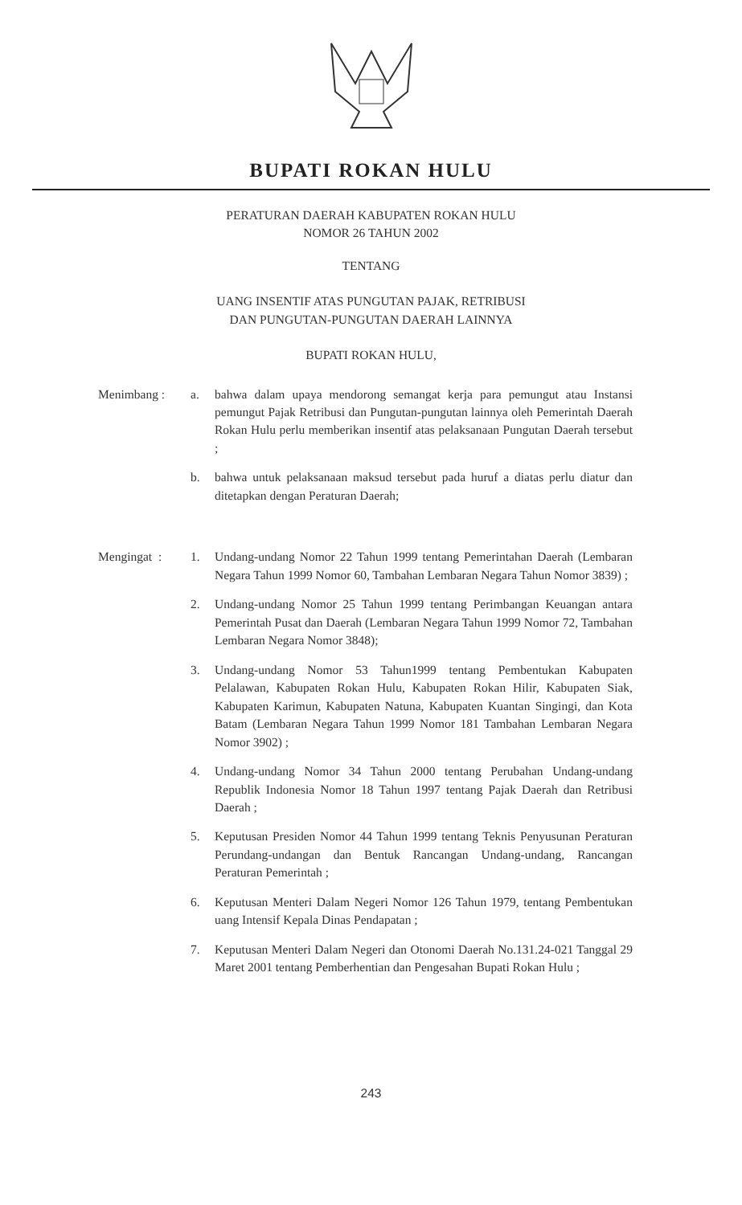BUPATI ROKAN HULU
PERATURAN DAERAH KABUPATEN ROKAN HULU
NOMOR 26 TAHUN 2002
TENTANG
UANG INSENTIF ATAS PUNGUTAN PAJAK, RETRIBUSI
DAN PUNGUTAN-PUNGUTAN DAERAH LAINNYA
BUPATI ROKAN HULU,
Menimbang : a. bahwa dalam upaya mendorong semangat kerja para pemungut atau Instansi pemungut Pajak Retribusi dan Pungutan-pungutan lainnya oleh Pemerintah Daerah Rokan Hulu perlu memberikan insentif atas pelaksanaan Pungutan Daerah tersebut ;
b. bahwa untuk pelaksanaan maksud tersebut pada huruf a diatas perlu diatur dan ditetapkan dengan Peraturan Daerah;
Mengingat : 1. Undang-undang Nomor 22 Tahun 1999 tentang Pemerintahan Daerah (Lembaran Negara Tahun 1999 Nomor 60, Tambahan Lembaran Negara Tahun Nomor 3839) ;
2. Undang-undang Nomor 25 Tahun 1999 tentang Perimbangan Keuangan antara Pemerintah Pusat dan Daerah (Lembaran Negara Tahun 1999 Nomor 72, Tambahan Lembaran Negara Nomor 3848);
3. Undang-undang Nomor 53 Tahun1999 tentang Pembentukan Kabupaten Pelalawan, Kabupaten Rokan Hulu, Kabupaten Rokan Hilir, Kabupaten Siak, Kabupaten Karimun, Kabupaten Natuna, Kabupaten Kuantan Singingi, dan Kota Batam (Lembaran Negara Tahun 1999 Nomor 181 Tambahan Lembaran Negara Nomor 3902) ;
4. Undang-undang Nomor 34 Tahun 2000 tentang Perubahan Undang-undang Republik Indonesia Nomor 18 Tahun 1997 tentang Pajak Daerah dan Retribusi Daerah ;
5. Keputusan Presiden Nomor 44 Tahun 1999 tentang Teknis Penyusunan Peraturan Perundang-undangan dan Bentuk Rancangan Undang-undang, Rancangan Peraturan Pemerintah ;
6. Keputusan Menteri Dalam Negeri Nomor 126 Tahun 1979, tentang Pembentukan uang Intensif Kepala Dinas Pendapatan ;
7. Keputusan Menteri Dalam Negeri dan Otonomi Daerah No.131.24-021 Tanggal 29 Maret 2001 tentang Pemberhentian dan Pengesahan Bupati Rokan Hulu ;
243